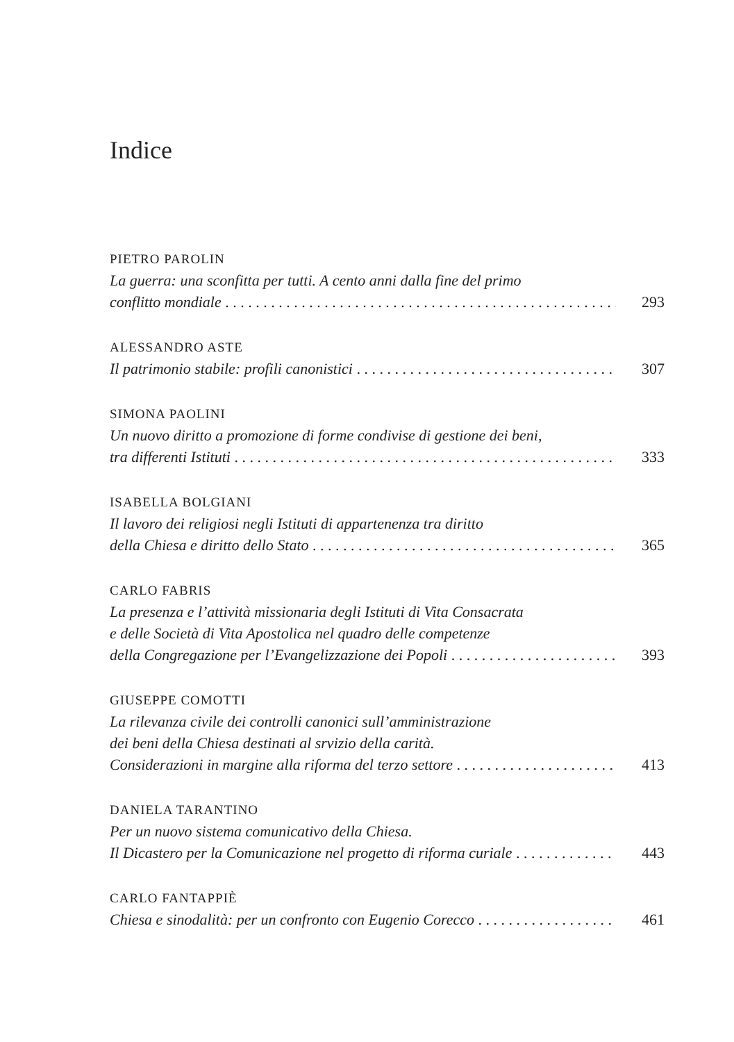Indice
PIETRO PAROLIN
La guerra: una sconfitta per tutti. A cento anni dalla fine del primo
conflitto mondiale 293
ALESSANDRO ASTE
Il patrimonio stabile: profili canonistici 307
SIMONA PAOLINI
Un nuovo diritto a promozione di forme condivise di gestione dei beni,
tra differenti Istituti 333
ISABELLA BOLGIANI
Il lavoro dei religiosi negli Istituti di appartenenza tra diritto
della Chiesa e diritto dello Stato 365
CARLO FABRIS
La presenza e l’attività missionaria degli Istituti di Vita Consacrata
e delle Società di Vita Apostolica nel quadro delle competenze
della Congregazione per l’Evangelizzazione dei Popoli 393
GIUSEPPE COMOTTI
La rilevanza civile dei controlli canonici sull’amministrazione
dei beni della Chiesa destinati al srvizio della carità.
Considerazioni in margine alla riforma del terzo settore 413
DANIELA TARANTINO
Per un nuovo sistema comunicativo della Chiesa.
Il Dicastero per la Comunicazione nel progetto di riforma curiale 443
CARLO FANTAPPIÈ
Chiesa e sinodalità: per un confronto con Eugenio Corecco 461